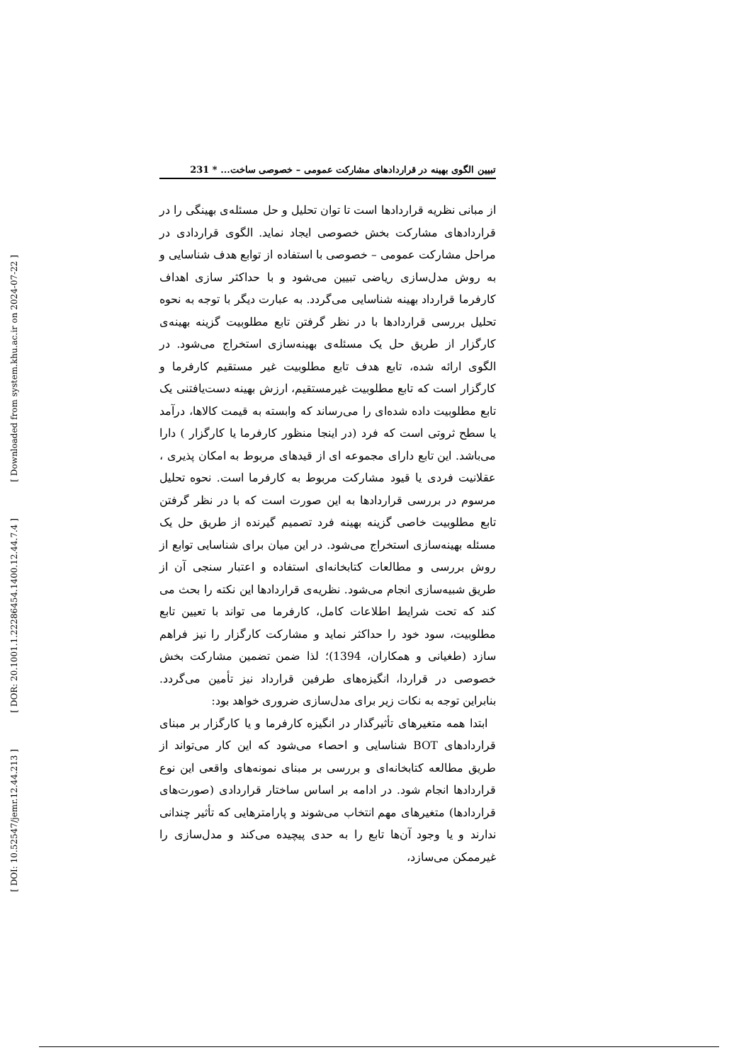[ Downloaded from system.khu.ac.ir on 2024-07-22 ]
[ DOR: 20.1001.1.22286454.1400.12.44.7.4 ]
[ DOI: 10.52547/jemr.12.44.213 ]
تبیین الگوی بهینه در قراردادهای مشارکت عمومی – خصوصی ساخت... * 231
از مبانی نظریه قراردادها است تا توان تحلیل و حل مسئله‌ی بهینگی را در قراردادهای مشارکت بخش خصوصی ایجاد نماید. الگوی قراردادی در مراحل مشارکت عمومی – خصوصی با استفاده از توابع هدف شناسایی و به روش مدل‌سازی ریاضی تبیین می‌شود و با حداکثر سازی اهداف کارفرما قرارداد بهینه شناسایی می‌گردد. به عبارت دیگر با توجه به نحوه تحلیل بررسی قراردادها با در نظر گرفتن تابع مطلوبیت گزینه بهینه‌ی کارگزار از طریق حل یک مسئله‌ی بهینه‌سازی استخراج می‌شود. در الگوی ارائه شده، تابع هدف تابع مطلوبیت غیر مستقیم کارفرما و کارگزار است که تابع مطلوبیت غیرمستقیم، ارزش بهینه دست‌یافتنی یک تابع مطلوبیت داده شده‌ای را می‌رساند که وابسته به قیمت کالاها، درآمد یا سطح ثروتی است که فرد (در اینجا منظور کارفرما یا کارگزار ) دارا می‌باشد. این تابع دارای مجموعه ای از قیدهای مربوط به امکان پذیری ، عقلانیت فردی یا قیود مشارکت مربوط به کارفرما است. نحوه تحلیل مرسوم در بررسی قراردادها به این صورت است که با در نظر گرفتن تابع مطلوبیت خاصی گزینه بهینه فرد تصمیم گیرنده از طریق حل یک مسئله بهینه‌سازی استخراج می‌شود. در این میان برای شناسایی توابع از روش بررسی و مطالعات کتابخانه‌ای استفاده و اعتبار سنجی آن از طریق شبیه‌سازی انجام می‌شود. نظریه‌ی قراردادها این نکته را بحث می کند که تحت شرایط اطلاعات کامل، کارفرما می تواند با تعیین تابع مطلوبیت، سود خود را حداکثر نماید و مشارکت کارگزار را نیز فراهم سازد (طغیانی و همکاران، 1394)؛ لذا ضمن تضمین مشارکت بخش خصوصی در قراردا، انگیزه‌های طرفین قرارداد نیز تأمین می‌گردد. بنابراین توجه به نکات زیر برای مدل‌سازی ضروری خواهد بود:
ابتدا همه متغیرهای تأثیرگذار در انگیزه کارفرما و یا کارگزار بر مبنای قراردادهای BOT شناسایی و احصاء می‌شود که این کار می‌تواند از طریق مطالعه کتابخانه‌ای و بررسی بر مبنای نمونه‌های واقعی این نوع قراردادها انجام شود. در ادامه بر اساس ساختار قراردادی (صورت‌های قراردادها) متغیرهای مهم انتخاب می‌شوند و پارامترهایی که تأثیر چندانی ندارند و یا وجود آن‌ها تابع را به حدی پیچیده می‌کند و مدل‌سازی را غیرممکن می‌سازد،